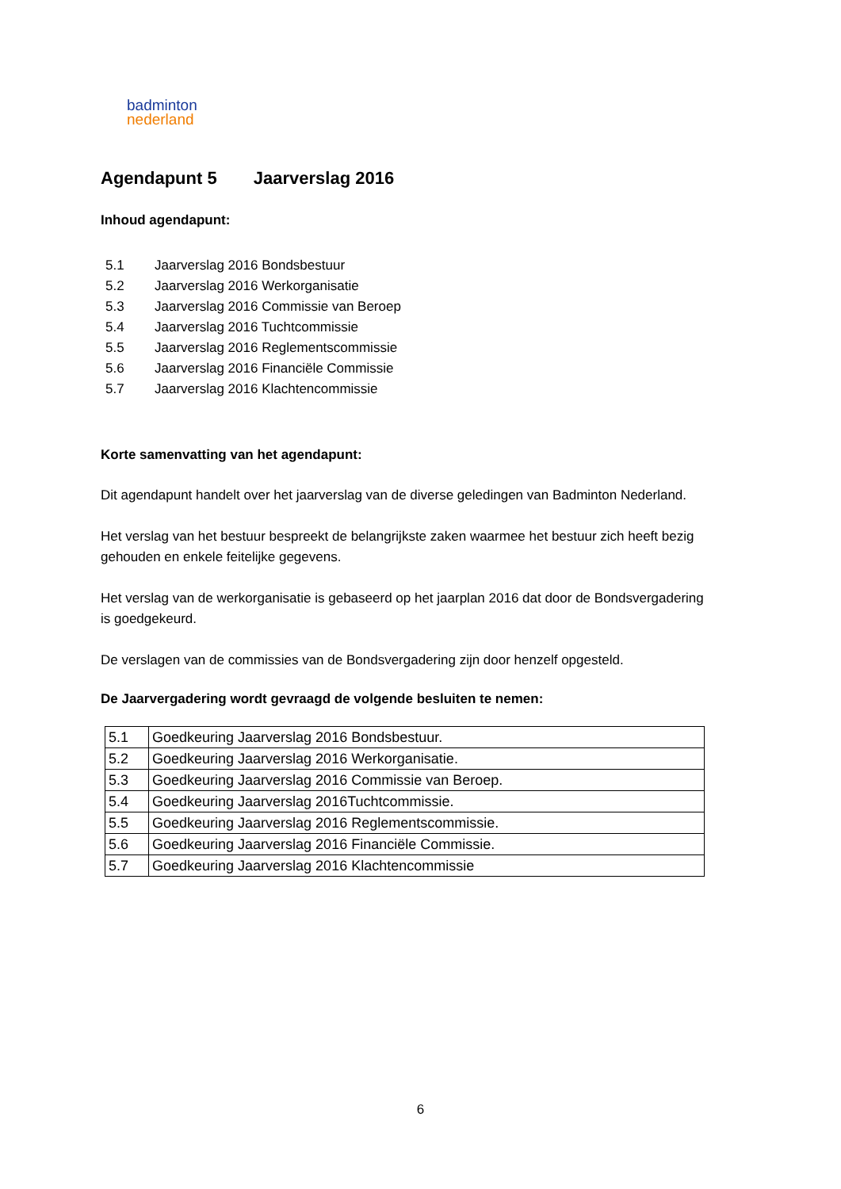badminton
nederland
Agendapunt 5 Jaarverslag 2016
Inhoud agendapunt:
5.1 Jaarverslag 2016 Bondsbestuur
5.2 Jaarverslag 2016 Werkorganisatie
5.3 Jaarverslag 2016 Commissie van Beroep
5.4 Jaarverslag 2016 Tuchtcommissie
5.5 Jaarverslag 2016 Reglementscommissie
5.6 Jaarverslag 2016 Financiële Commissie
5.7 Jaarverslag 2016 Klachtencommissie
Korte samenvatting van het agendapunt:
Dit agendapunt handelt over het jaarverslag van de diverse geledingen van Badminton Nederland.
Het verslag van het bestuur bespreekt de belangrijkste zaken waarmee het bestuur zich heeft bezig gehouden en enkele feitelijke gegevens.
Het verslag van de werkorganisatie is gebaseerd op het jaarplan 2016 dat door de Bondsvergadering is goedgekeurd.
De verslagen van de commissies van de Bondsvergadering zijn door henzelf opgesteld.
De Jaarvergadering wordt gevraagd de volgende besluiten te nemen:
| 5.1 | Goedkeuring Jaarverslag 2016 Bondsbestuur. |
| 5.2 | Goedkeuring Jaarverslag 2016 Werkorganisatie. |
| 5.3 | Goedkeuring Jaarverslag 2016 Commissie van Beroep. |
| 5.4 | Goedkeuring Jaarverslag 2016Tuchtcommissie. |
| 5.5 | Goedkeuring Jaarverslag 2016 Reglementscommissie. |
| 5.6 | Goedkeuring Jaarverslag 2016 Financiële Commissie. |
| 5.7 | Goedkeuring Jaarverslag 2016 Klachtencommissie |
6